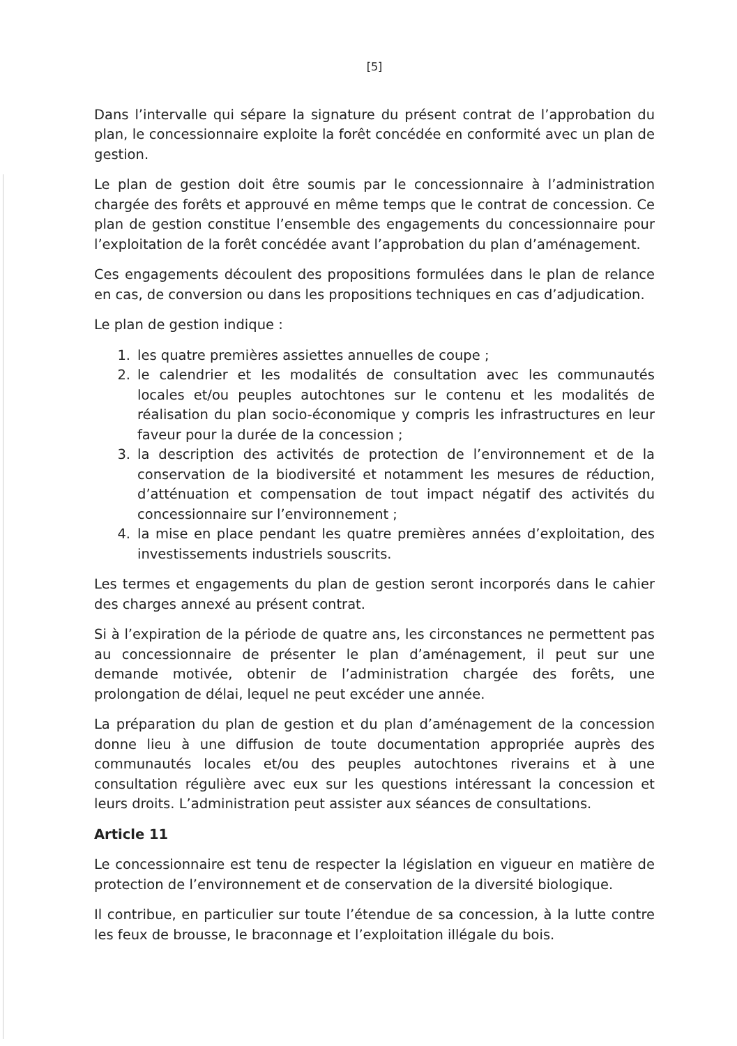[5]
Dans l’intervalle qui sépare la signature du présent contrat de l’approbation du plan, le concessionnaire exploite la forêt concédée en conformité avec un plan de gestion.
Le plan de gestion doit être soumis par le concessionnaire à l’administration chargée des forêts et approuvé en même temps que le contrat de concession. Ce plan de gestion constitue l’ensemble des engagements du concessionnaire pour l’exploitation de la forêt concédée avant l’approbation du plan d’aménagement.
Ces engagements découlent des propositions formulées dans le plan de relance en cas, de conversion ou dans les propositions techniques en cas d’adjudication.
Le plan de gestion indique :
1. les quatre premières assiettes annuelles de coupe ;
2. le calendrier et les modalités de consultation avec les communautés locales et/ou peuples autochtones sur le contenu et les modalités de réalisation du plan socio-économique y compris les infrastructures en leur faveur pour la durée de la concession ;
3. la description des activités de protection de l’environnement et de la conservation de la biodiversité et notamment les mesures de réduction, d’atténuation et compensation de tout impact négatif des activités du concessionnaire sur l’environnement ;
4. la mise en place pendant les quatre premières années d’exploitation, des investissements industriels souscrits.
Les termes et engagements du plan de gestion seront incorporés dans le cahier des charges annexé au présent contrat.
Si à l’expiration de la période de quatre ans, les circonstances ne permettent pas au concessionnaire de présenter le plan d’aménagement, il peut sur une demande motivée, obtenir de l’administration chargée des forêts, une prolongation de délai, lequel ne peut excéder une année.
La préparation du plan de gestion et du plan d’aménagement de la concession donne lieu à une diffusion de toute documentation appropriée auprès des communautés locales et/ou des peuples autochtones riverains et à une consultation régulière avec eux sur les questions intéressant la concession et leurs droits. L’administration peut assister aux séances de consultations.
Article 11
Le concessionnaire est tenu de respecter la législation en vigueur en matière de protection de l’environnement et de conservation de la diversité biologique.
Il contribue, en particulier sur toute l’étendue de sa concession, à la lutte contre les feux de brousse, le braconnage et l’exploitation illégale du bois.